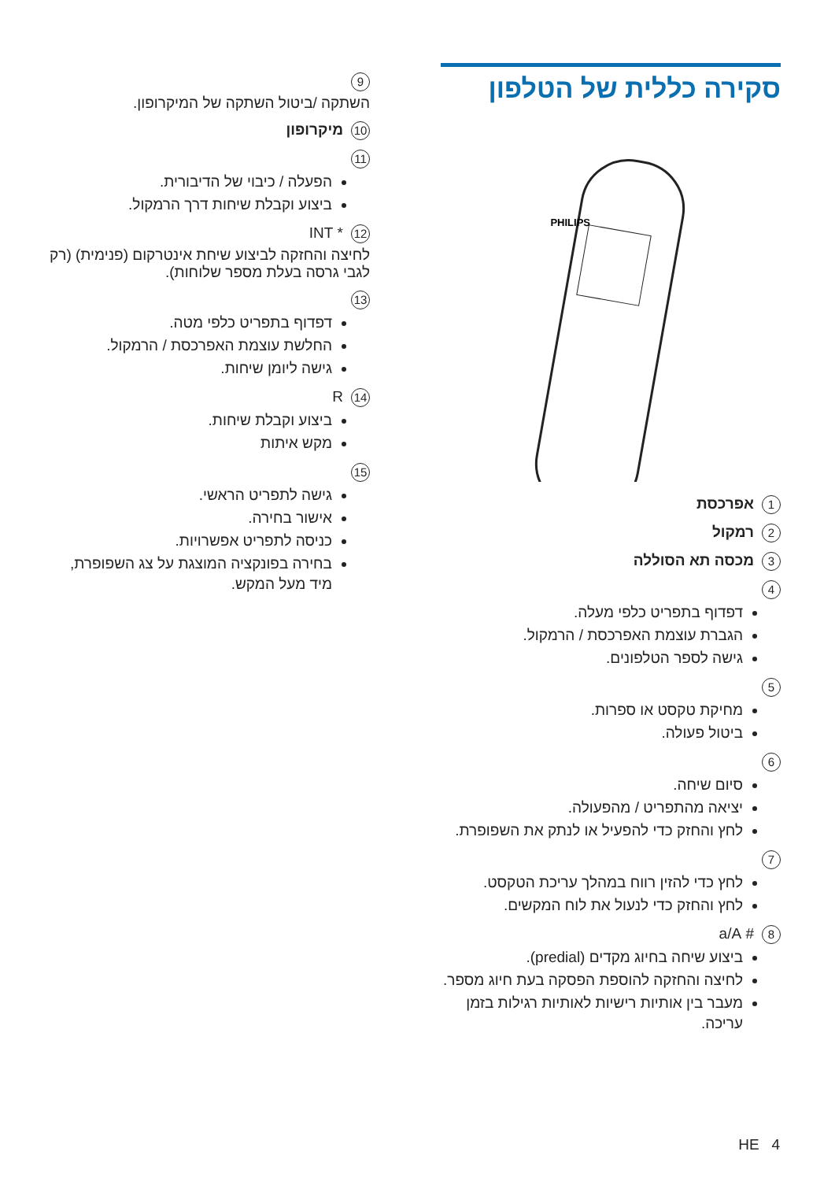סקירה כללית של הטלפון
PHILIPS
1 אפרכסת
2 רמקול
3 מכסה תא הסוללה
4
דפדוף בתפריט כלפי מעלה.
הגברת עוצמת האפרכסת / הרמקול.
גישה לספר הטלפונים.
5
מחיקת טקסט או ספרות.
ביטול פעולה.
6
סיום שיחה.
יציאה מהתפריט / מהפעולה.
לחץ והחזק כדי להפעיל או לנתק את השפופרת.
7
לחץ כדי להזין רווח במהלך עריכת הטקסט.
לחץ והחזק כדי לנעול את לוח המקשים.
8 # a/A
ביצוע שיחה בחיוג מקדים (predial).
לחיצה והחזקה להוספת הפסקה בעת חיוג מספר.
מעבר בין אותיות רישיות לאותיות רגילות בזמן עריכה.
9
השתקה /ביטול השתקה של המיקרופון.
10 מיקרופון
11
הפעלה / כיבוי של הדיבורית.
ביצוע וקבלת שיחות דרך הרמקול.
12 * INT
לחיצה והחזקה לביצוע שיחת אינטרקום (פנימית) (רק לגבי גרסה בעלת מספר שלוחות).
13
דפדוף בתפריט כלפי מטה.
החלשת עוצמת האפרכסת / הרמקול.
גישה ליומן שיחות.
14 R
ביצוע וקבלת שיחות.
מקש איתות
15
גישה לתפריט הראשי.
אישור בחירה.
כניסה לתפריט אפשרויות.
בחירה בפונקציה המוצגת על צג השפופרת, מיד מעל המקש.
HE 4